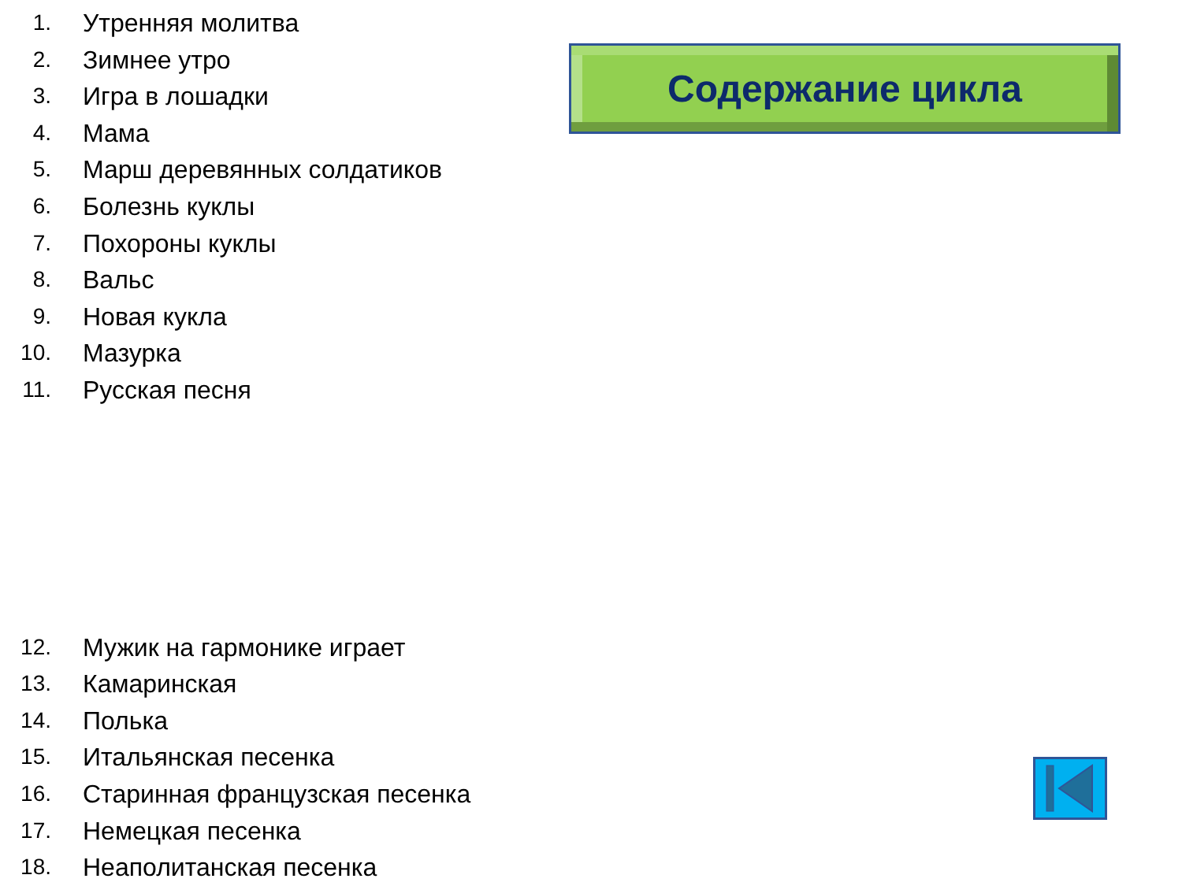1. Утренняя молитва
2. Зимнее утро
3. Игра в лошадки
4. Мама
5. Марш деревянных солдатиков
6. Болезнь куклы
7. Похороны куклы
8. Вальс
9. Новая кукла
10. Мазурка
11. Русская песня
12. Мужик на гармонике играет
13. Камаринская
14. Полька
15. Итальянская песенка
16. Старинная французская песенка
17. Немецкая песенка
18. Неаполитанская песенка
Содержание цикла